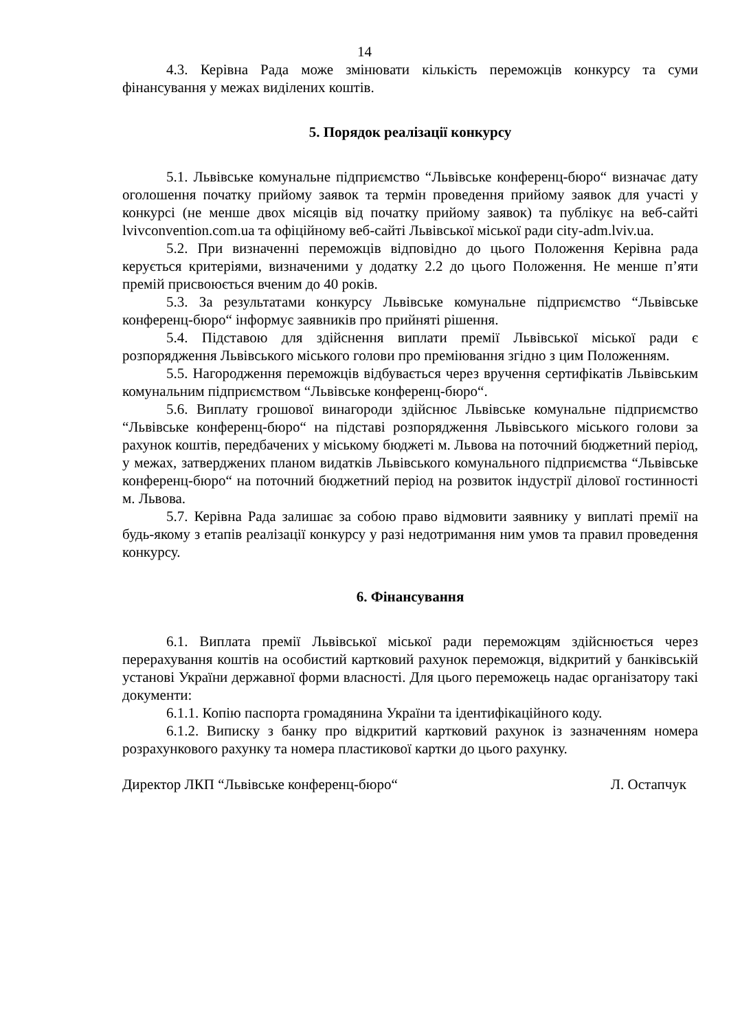14
4.3. Керівна Рада може змінювати кількість переможців конкурсу та суми фінансування у межах виділених коштів.
5. Порядок реалізації конкурсу
5.1. Львівське комунальне підприємство “Львівське конференц-бюро“ визначає дату оголошення початку прийому заявок та термін проведення прийому заявок для участі у конкурсі (не менше двох місяців від початку прийому заявок) та публікує на веб-сайті lvivconvention.com.ua та офіційному веб-сайті Львівської міської ради city-adm.lviv.ua.
5.2. При визначенні переможців відповідно до цього Положення Керівна рада керується критеріями, визначеними у додатку 2.2 до цього Положення. Не менше п’яти премій присвоюється вченим до 40 років.
5.3. За результатами конкурсу Львівське комунальне підприємство “Львівське конференц-бюро“ інформує заявників про прийняті рішення.
5.4. Підставою для здійснення виплати премії Львівської міської ради є розпорядження Львівського міського голови про преміювання згідно з цим Положенням.
5.5. Нагородження переможців відбувається через вручення сертифікатів Львівським комунальним підприємством “Львівське конференц-бюро“.
5.6. Виплату грошової винагороди здійснює Львівське комунальне підприємство “Львівське конференц-бюро“ на підставі розпорядження Львівського міського голови за рахунок коштів, передбачених у міському бюджеті м. Львова на поточний бюджетний період, у межах, затверджених планом видатків Львівського комунального підприємства “Львівське конференц-бюро“ на поточний бюджетний період на розвиток індустрії ділової гостинності м. Львова.
5.7. Керівна Рада залишає за собою право відмовити заявнику у виплаті премії на будь-якому з етапів реалізації конкурсу у разі недотримання ним умов та правил проведення конкурсу.
6. Фінансування
6.1. Виплата премії Львівської міської ради переможцям здійснюється через перерахування коштів на особистий картковий рахунок переможця, відкритий у банківській установі України державної форми власності. Для цього переможець надає організатору такі документи:
6.1.1. Копію паспорта громадянина України та ідентифікаційного коду.
6.1.2. Виписку з банку про відкритий картковий рахунок із зазначенням номера розрахункового рахунку та номера пластикової картки до цього рахунку.
Директор ЛКП “Львівське конференц-бюро“ Л. Остапчук